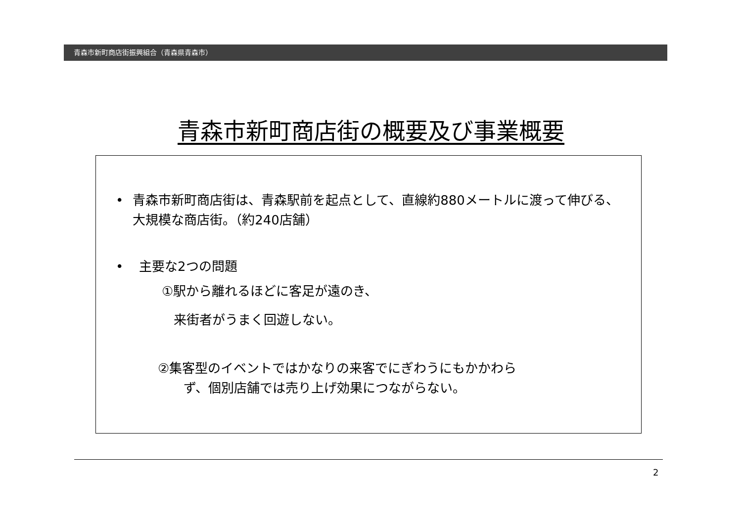青森市新町商店街振興組合（青森県青森市）
青森市新町商店街の概要及び事業概要
• 青森市新町商店街は、青森駅前を起点として、直線約880メートルに渡って伸びる、大規模な商店街。（約240店舗）
• 主要な2つの問題
①駅から離れるほどに客足が遠のき、
来街者がうまく回遊しない。
②集客型のイベントではかなりの来客でにぎわうにもかかわら
ず、個別店舗では売り上げ効果につながらない。
2